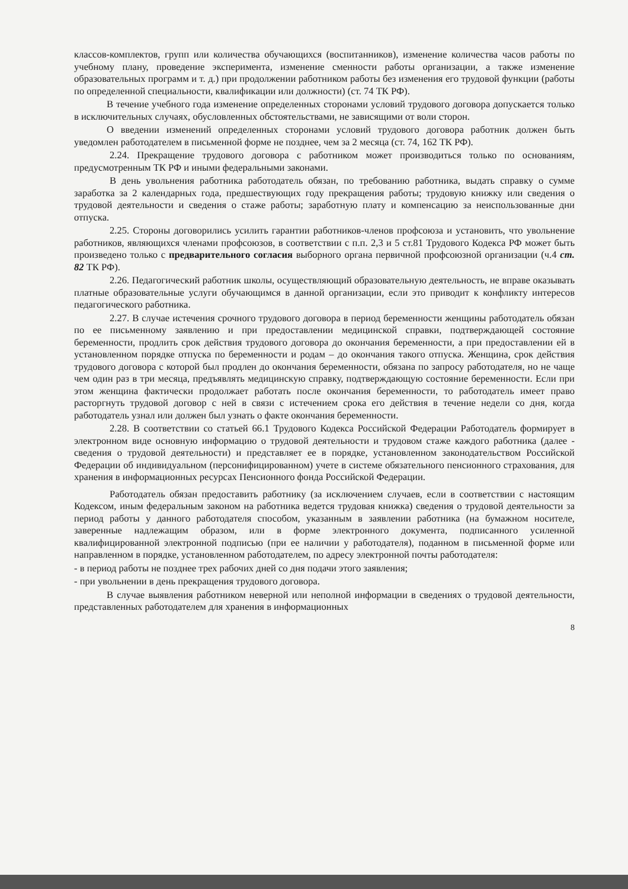классов-комплектов, групп или количества обучающихся (воспитанников), изменение количества часов работы по учебному плану, проведение эксперимента, изменение сменности работы организации, а также изменение образовательных программ и т. д.) при продолжении работником работы без изменения его трудовой функции (работы по определенной специальности, квалификации или должности) (ст. 74 ТК РФ).
В течение учебного года изменение определенных сторонами условий трудового договора допускается только в исключительных случаях, обусловленных обстоятельствами, не зависящими от воли сторон.
О введении изменений определенных сторонами условий трудового договора работник должен быть уведомлен работодателем в письменной форме не позднее, чем за 2 месяца (ст. 74, 162 ТК РФ).
2.24. Прекращение трудового договора с работником может производиться только по основаниям, предусмотренным ТК РФ и иными федеральными законами.
В день увольнения работника работодатель обязан, по требованию работника, выдать справку о сумме заработка за 2 календарных года, предшествующих году прекращения работы; трудовую книжку или сведения о трудовой деятельности и сведения о стаже работы; заработную плату и компенсацию за неиспользованные дни отпуска.
2.25. Стороны договорились усилить гарантии работников-членов профсоюза и установить, что увольнение работников, являющихся членами профсоюзов, в соответствии с п.п. 2,3 и 5 ст.81 Трудового Кодекса РФ может быть произведено только с предварительного согласия выборного органа первичной профсоюзной организации (ч.4 ст. 82 ТК РФ).
2.26. Педагогический работник школы, осуществляющий образовательную деятельность, не вправе оказывать платные образовательные услуги обучающимся в данной организации, если это приводит к конфликту интересов педагогического работника.
2.27. В случае истечения срочного трудового договора в период беременности женщины работодатель обязан по ее письменному заявлению и при предоставлении медицинской справки, подтверждающей состояние беременности, продлить срок действия трудового договора до окончания беременности, а при предоставлении ей в установленном порядке отпуска по беременности и родам – до окончания такого отпуска. Женщина, срок действия трудового договора с которой был продлен до окончания беременности, обязана по запросу работодателя, но не чаще чем один раз в три месяца, предъявлять медицинскую справку, подтверждающую состояние беременности. Если при этом женщина фактически продолжает работать после окончания беременности, то работодатель имеет право расторгнуть трудовой договор с ней в связи с истечением срока его действия в течение недели со дня, когда работодатель узнал или должен был узнать о факте окончания беременности.
2.28. В соответствии со статьей 66.1 Трудового Кодекса Российской Федерации Работодатель формирует в электронном виде основную информацию о трудовой деятельности и трудовом стаже каждого работника (далее - сведения о трудовой деятельности) и представляет ее в порядке, установленном законодательством Российской Федерации об индивидуальном (персонифицированном) учете в системе обязательного пенсионного страхования, для хранения в информационных ресурсах Пенсионного фонда Российской Федерации.
Работодатель обязан предоставить работнику (за исключением случаев, если в соответствии с настоящим Кодексом, иным федеральным законом на работника ведется трудовая книжка) сведения о трудовой деятельности за период работы у данного работодателя способом, указанным в заявлении работника (на бумажном носителе, заверенные надлежащим образом, или в форме электронного документа, подписанного усиленной квалифицированной электронной подписью (при ее наличии у работодателя), поданном в письменной форме или направленном в порядке, установленном работодателем, по адресу электронной почты работодателя:
- в период работы не позднее трех рабочих дней со дня подачи этого заявления;
- при увольнении в день прекращения трудового договора.
В случае выявления работником неверной или неполной информации в сведениях о трудовой деятельности, представленных работодателем для хранения в информационных
8